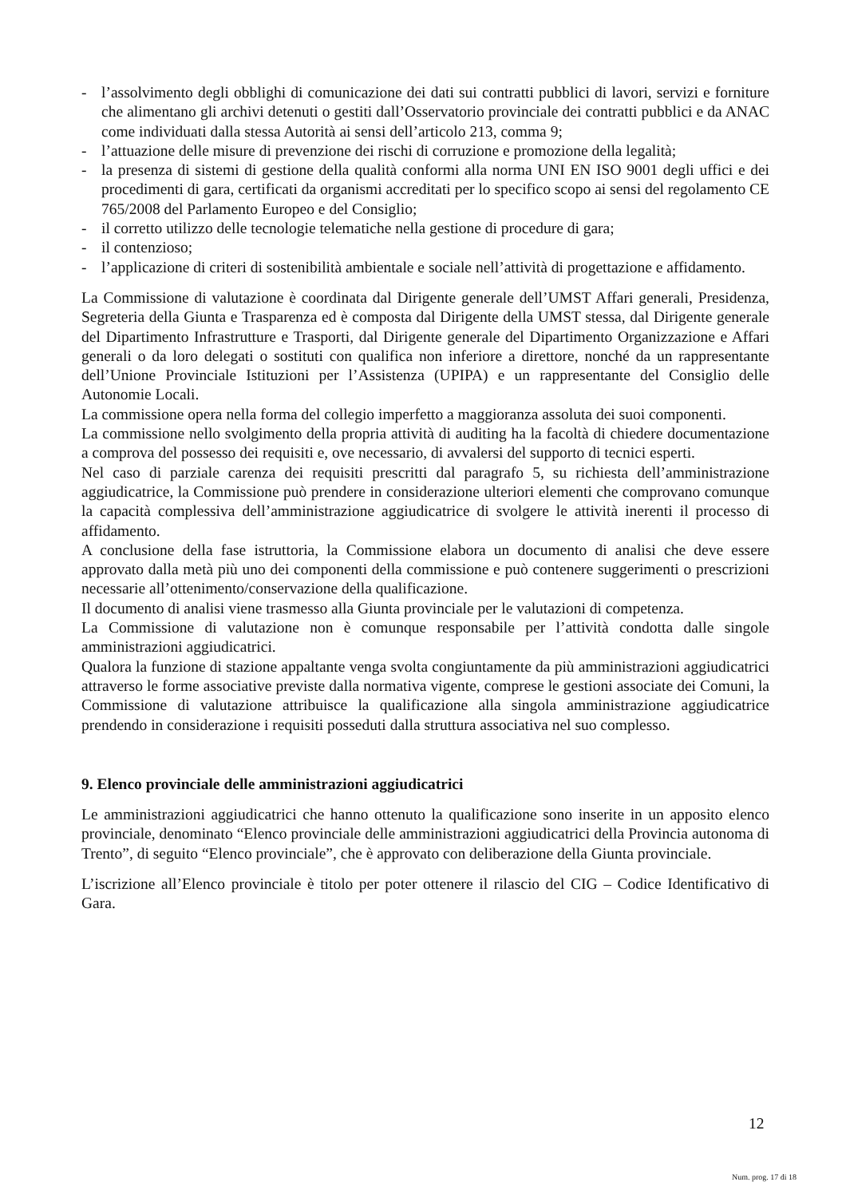- l’assolvimento degli obblighi di comunicazione dei dati sui contratti pubblici di lavori, servizi e forniture che alimentano gli archivi detenuti o gestiti dall’Osservatorio provinciale dei contratti pubblici e da ANAC come individuati dalla stessa Autorità ai sensi dell’articolo 213, comma 9;
- l’attuazione delle misure di prevenzione dei rischi di corruzione e promozione della legalità;
- la presenza di sistemi di gestione della qualità conformi alla norma UNI EN ISO 9001 degli uffici e dei procedimenti di gara, certificati da organismi accreditati per lo specifico scopo ai sensi del regolamento CE 765/2008 del Parlamento Europeo e del Consiglio;
- il corretto utilizzo delle tecnologie telematiche nella gestione di procedure di gara;
- il contenzioso;
- l’applicazione di criteri di sostenibilità ambientale e sociale nell’attività di progettazione e affidamento.
La Commissione di valutazione è coordinata dal Dirigente generale dell’UMST Affari generali, Presidenza, Segreteria della Giunta e Trasparenza ed è composta dal Dirigente della UMST stessa, dal Dirigente generale del Dipartimento Infrastrutture e Trasporti, dal Dirigente generale del Dipartimento Organizzazione e Affari generali o da loro delegati o sostituti con qualifica non inferiore a direttore, nonché da un rappresentante dell’Unione Provinciale Istituzioni per l’Assistenza (UPIPA) e un rappresentante del Consiglio delle Autonomie Locali.
La commissione opera nella forma del collegio imperfetto a maggioranza assoluta dei suoi componenti.
La commissione nello svolgimento della propria attività di auditing ha la facoltà di chiedere documentazione a comprova del possesso dei requisiti e, ove necessario, di avvalersi del supporto di tecnici esperti.
Nel caso di parziale carenza dei requisiti prescritti dal paragrafo 5, su richiesta dell’amministrazione aggiudicatrice, la Commissione può prendere in considerazione ulteriori elementi che comprovano comunque la capacità complessiva dell’amministrazione aggiudicatrice di svolgere le attività inerenti il processo di affidamento.
A conclusione della fase istruttoria, la Commissione elabora un documento di analisi che deve essere approvato dalla metà più uno dei componenti della commissione e può contenere suggerimenti o prescrizioni necessarie all’ottenimento/conservazione della qualificazione.
Il documento di analisi viene trasmesso alla Giunta provinciale per le valutazioni di competenza.
La Commissione di valutazione non è comunque responsabile per l’attività condotta dalle singole amministrazioni aggiudicatrici.
Qualora la funzione di stazione appaltante venga svolta congiuntamente da più amministrazioni aggiudicatrici attraverso le forme associative previste dalla normativa vigente, comprese le gestioni associate dei Comuni, la Commissione di valutazione attribuisce la qualificazione alla singola amministrazione aggiudicatrice prendendo in considerazione i requisiti posseduti dalla struttura associativa nel suo complesso.
9. Elenco provinciale delle amministrazioni aggiudicatrici
Le amministrazioni aggiudicatrici che hanno ottenuto la qualificazione sono inserite in un apposito elenco provinciale, denominato “Elenco provinciale delle amministrazioni aggiudicatrici della Provincia autonoma di Trento”, di seguito “Elenco provinciale”, che è approvato con deliberazione della Giunta provinciale.
L’iscrizione all’Elenco provinciale è titolo per poter ottenere il rilascio del CIG – Codice Identificativo di Gara.
12
Num. prog. 17 di 18